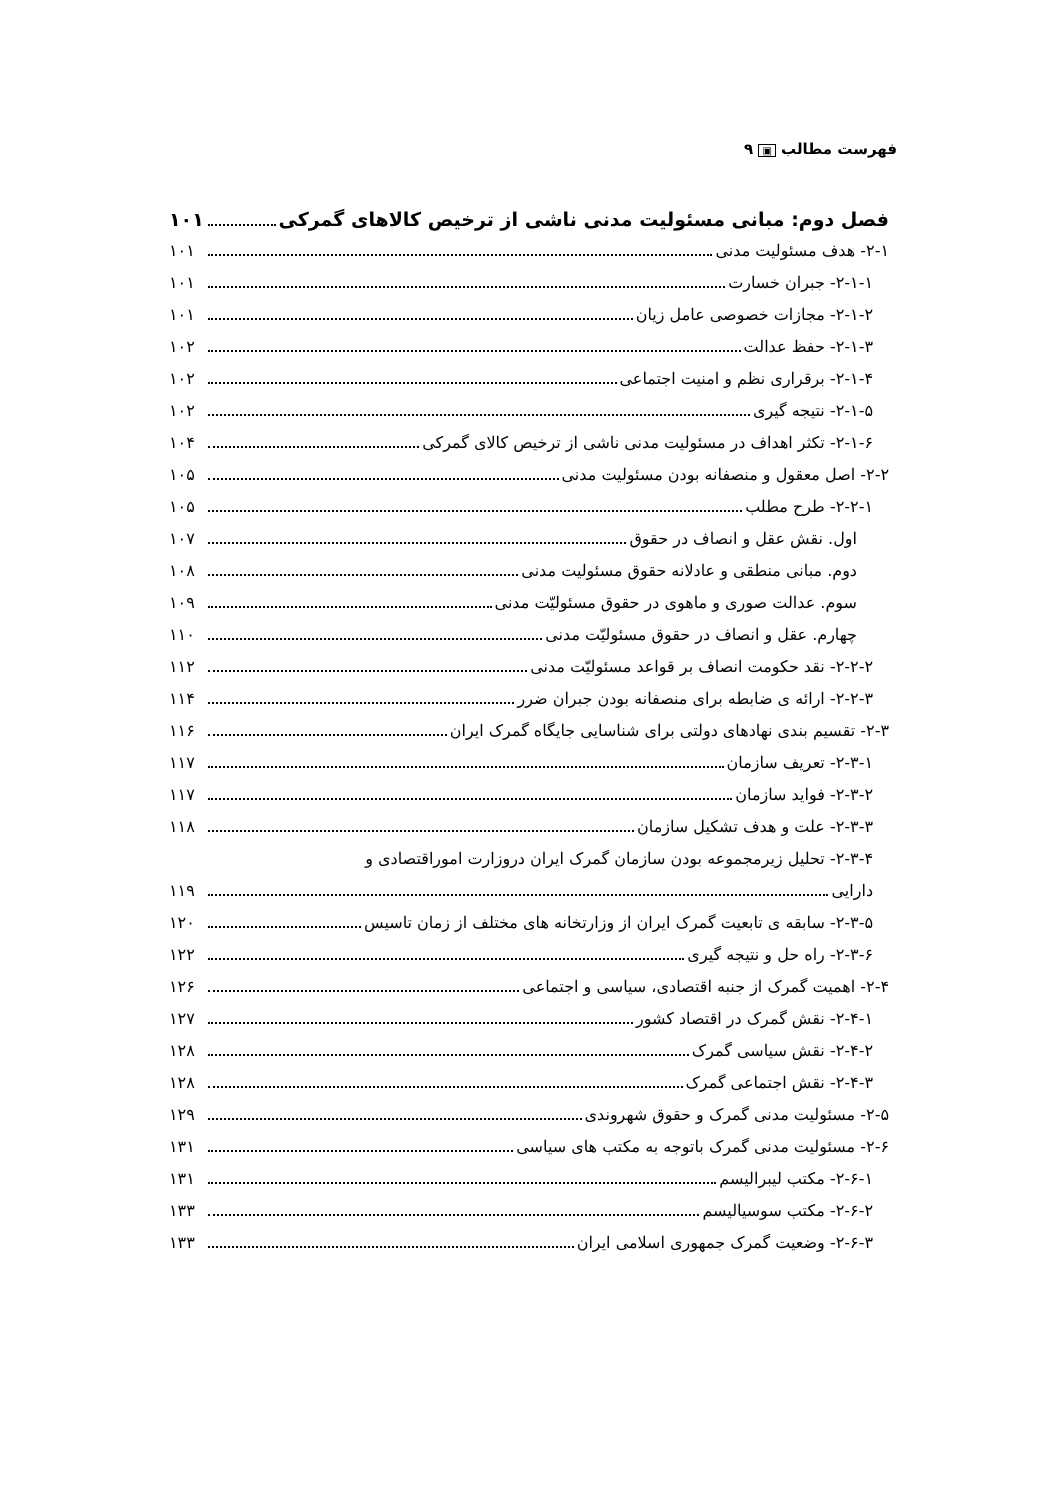فهرست مطالب ▣ ۹
فصل دوم: مبانی مسئولیت مدنی ناشی از ترخیص کالاهای گمرکی ۱۰۱
۲-۱- هدف مسئولیت مدنی ۱۰۱
۲-۱-۱- جبران خسارت ۱۰۱
۲-۱-۲- مجازات خصوصی عامل زیان ۱۰۱
۲-۱-۳- حفظ عدالت ۱۰۲
۲-۱-۴- برقراری نظم و امنیت اجتماعی ۱۰۲
۲-۱-۵- نتیجه گیری ۱۰۲
۲-۱-۶- تکثر اهداف در مسئولیت مدنی ناشی از ترخیص کالای گمرکی ۱۰۴
۲-۲- اصل معقول و منصفانه بودن مسئولیت مدنی ۱۰۵
۲-۲-۱- طرح مطلب ۱۰۵
اول. نقش عقل و انصاف در حقوق ۱۰۷
دوم. مبانی منطقی و عادلانه حقوق مسئولیت مدنی ۱۰۸
سوم. عدالت صوری و ماهوی در حقوق مسئولیّت مدنی ۱۰۹
چهارم. عقل و انصاف در حقوق مسئولیّت مدنی ۱۱۰
۲-۲-۲- نقد حکومت انصاف بر قواعد مسئولیّت مدنی ۱۱۲
۲-۲-۳- ارائه ی ضابطه برای منصفانه بودن جبران ضرر ۱۱۴
۲-۳- تقسیم بندی نهادهای دولتی برای شناسایی جایگاه گمرک ایران ۱۱۶
۲-۳-۱- تعریف سازمان ۱۱۷
۲-۳-۲- فواید سازمان ۱۱۷
۲-۳-۳- علت و هدف تشکیل سازمان ۱۱۸
۲-۳-۴- تحلیل زیرمجموعه بودن سازمان گمرک ایران دروزارت اموراقتصادی و
دارایی ۱۱۹
۲-۳-۵- سابقه ی تابعیت گمرک ایران از وزارتخانه های مختلف از زمان تاسیس ۱۲۰
۲-۳-۶- راه حل و نتیجه گیری ۱۲۲
۲-۴- اهمیت گمرک از جنبه اقتصادی، سیاسی و اجتماعی ۱۲۶
۲-۴-۱- نقش گمرک در اقتصاد کشور ۱۲۷
۲-۴-۲- نقش سیاسی گمرک ۱۲۸
۲-۴-۳- نقش اجتماعی گمرک ۱۲۸
۲-۵- مسئولیت مدنی گمرک و حقوق شهروندی ۱۲۹
۲-۶- مسئولیت مدنی گمرک باتوجه به مکتب های سیاسی ۱۳۱
۲-۶-۱- مکتب لیبرالیسم ۱۳۱
۲-۶-۲- مکتب سوسیالیسم ۱۳۳
۲-۶-۳- وضعیت گمرک جمهوری اسلامی ایران ۱۳۳